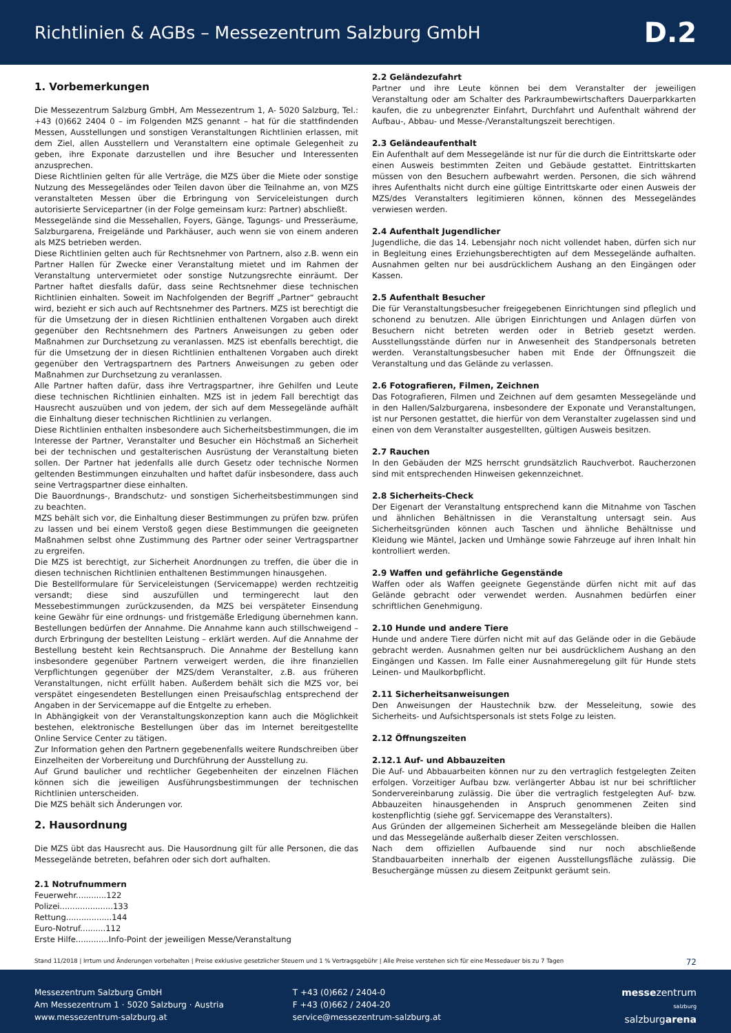Richtlinien & AGBs – Messezentrum Salzburg GmbH
D.2
1. Vorbemerkungen
Die Messezentrum Salzburg GmbH, Am Messezentrum 1, A- 5020 Salzburg, Tel.: +43 (0)662 2404 0 – im Folgenden MZS genannt – hat für die stattfindenden Messen, Ausstellungen und sonstigen Veranstaltungen Richtlinien erlassen, mit dem Ziel, allen Ausstellern und Veranstaltern eine optimale Gelegenheit zu geben, ihre Exponate darzustellen und ihre Besucher und Interessenten anzusprechen.
Diese Richtlinien gelten für alle Verträge, die MZS über die Miete oder sonstige Nutzung des Messegeländes oder Teilen davon über die Teilnahme an, von MZS veranstalteten Messen über die Erbringung von Serviceleistungen durch autorisierte Servicepartner (in der Folge gemeinsam kurz: Partner) abschließt.
Messegelände sind die Messehallen, Foyers, Gänge, Tagungs- und Presseräume, Salzburgarena, Freigelände und Parkhäuser, auch wenn sie von einem anderen als MZS betrieben werden.
Diese Richtlinien gelten auch für Rechtsnehmer von Partnern, also z.B. wenn ein Partner Hallen für Zwecke einer Veranstaltung mietet und im Rahmen der Veranstaltung untervermietet oder sonstige Nutzungsrechte einräumt. Der Partner haftet diesfalls dafür, dass seine Rechtsnehmer diese technischen Richtlinien einhalten. Soweit im Nachfolgenden der Begriff „Partner“ gebraucht wird, bezieht er sich auch auf Rechtsnehmer des Partners. MZS ist berechtigt die für die Umsetzung der in diesen Richtlinien enthaltenen Vorgaben auch direkt gegenüber den Rechtsnehmern des Partners Anweisungen zu geben oder Maßnahmen zur Durchsetzung zu veranlassen. MZS ist ebenfalls berechtigt, die für die Umsetzung der in diesen Richtlinien enthaltenen Vorgaben auch direkt gegenüber den Vertragspartnern des Partners Anweisungen zu geben oder Maßnahmen zur Durchsetzung zu veranlassen.
Alle Partner haften dafür, dass ihre Vertragspartner, ihre Gehilfen und Leute diese technischen Richtlinien einhalten. MZS ist in jedem Fall berechtigt das Hausrecht auszuüben und von jedem, der sich auf dem Messegelände aufhält die Einhaltung dieser technischen Richtlinien zu verlangen.
Diese Richtlinien enthalten insbesondere auch Sicherheitsbestimmungen, die im Interesse der Partner, Veranstalter und Besucher ein Höchstmaß an Sicherheit bei der technischen und gestalterischen Ausrüstung der Veranstaltung bieten sollen. Der Partner hat jedenfalls alle durch Gesetz oder technische Normen geltenden Bestimmungen einzuhalten und haftet dafür insbesondere, dass auch seine Vertragspartner diese einhalten.
Die Bauordnungs-, Brandschutz- und sonstigen Sicherheitsbestimmungen sind zu beachten.
MZS behält sich vor, die Einhaltung dieser Bestimmungen zu prüfen bzw. prüfen zu lassen und bei einem Verstoß gegen diese Bestimmungen die geeigneten Maßnahmen selbst ohne Zustimmung des Partner oder seiner Vertragspartner zu ergreifen.
Die MZS ist berechtigt, zur Sicherheit Anordnungen zu treffen, die über die in diesen technischen Richtlinien enthaltenen Bestimmungen hinausgehen.
Die Bestellformulare für Serviceleistungen (Servicemappe) werden rechtzeitig versandt; diese sind auszufüllen und termingerecht laut den Messebestimmungen zurückzusenden, da MZS bei verspäteter Einsendung keine Gewähr für eine ordnungs- und fristgemäße Erledigung übernehmen kann. Bestellungen bedürfen der Annahme. Die Annahme kann auch stillschweigend – durch Erbringung der bestellten Leistung – erklärt werden. Auf die Annahme der Bestellung besteht kein Rechtsanspruch. Die Annahme der Bestellung kann insbesondere gegenüber Partnern verweigert werden, die ihre finanziellen Verpflichtungen gegenüber der MZS/dem Veranstalter, z.B. aus früheren Veranstaltungen, nicht erfüllt haben. Außerdem behält sich die MZS vor, bei verspätet eingesendeten Bestellungen einen Preisaufschlag entsprechend der Angaben in der Servicemappe auf die Entgelte zu erheben.
In Abhängigkeit von der Veranstaltungskonzeption kann auch die Möglichkeit bestehen, elektronische Bestellungen über das im Internet bereitgestellte Online Service Center zu tätigen.
Zur Information gehen den Partnern gegebenenfalls weitere Rundschreiben über Einzelheiten der Vorbereitung und Durchführung der Ausstellung zu.
Auf Grund baulicher und rechtlicher Gegebenheiten der einzelnen Flächen können sich die jeweiligen Ausführungsbestimmungen der technischen Richtlinien unterscheiden.
Die MZS behält sich Änderungen vor.
2. Hausordnung
Die MZS übt das Hausrecht aus. Die Hausordnung gilt für alle Personen, die das Messegelände betreten, befahren oder sich dort aufhalten.
2.1 Notrufnummern
Feuerwehr............122
Polizei.....................133
Rettung..................144
Euro-Notruf..........112
Erste Hilfe.............Info-Point der jeweiligen Messe/Veranstaltung
2.2 Geländezufahrt
Partner und ihre Leute können bei dem Veranstalter der jeweiligen Veranstaltung oder am Schalter des Parkraumbewirtschafters Dauerparkkarten kaufen, die zu unbegrenzter Einfahrt, Durchfahrt und Aufenthalt während der Aufbau-, Abbau- und Messe-/Veranstaltungszeit berechtigen.
2.3 Geländeaufenthalt
Ein Aufenthalt auf dem Messegelände ist nur für die durch die Eintrittskarte oder einen Ausweis bestimmten Zeiten und Gebäude gestattet. Eintrittskarten müssen von den Besuchern aufbewahrt werden. Personen, die sich während ihres Aufenthalts nicht durch eine gültige Eintrittskarte oder einen Ausweis der MZS/des Veranstalters legitimieren können, können des Messegeländes verwiesen werden.
2.4 Aufenthalt Jugendlicher
Jugendliche, die das 14. Lebensjahr noch nicht vollendet haben, dürfen sich nur in Begleitung eines Erziehungsberechtigten auf dem Messegelände aufhalten. Ausnahmen gelten nur bei ausdrücklichem Aushang an den Eingängen oder Kassen.
2.5 Aufenthalt Besucher
Die für Veranstaltungsbesucher freigegebenen Einrichtungen sind pfleglich und schonend zu benutzen. Alle übrigen Einrichtungen und Anlagen dürfen von Besuchern nicht betreten werden oder in Betrieb gesetzt werden. Ausstellungsstände dürfen nur in Anwesenheit des Standpersonals betreten werden. Veranstaltungsbesucher haben mit Ende der Öffnungszeit die Veranstaltung und das Gelände zu verlassen.
2.6 Fotografieren, Filmen, Zeichnen
Das Fotografieren, Filmen und Zeichnen auf dem gesamten Messegelände und in den Hallen/Salzburgarena, insbesondere der Exponate und Veranstaltungen, ist nur Personen gestattet, die hierfür von dem Veranstalter zugelassen sind und einen von dem Veranstalter ausgestellten, gültigen Ausweis besitzen.
2.7 Rauchen
In den Gebäuden der MZS herrscht grundsätzlich Rauchverbot. Raucherzonen sind mit entsprechenden Hinweisen gekennzeichnet.
2.8 Sicherheits-Check
Der Eigenart der Veranstaltung entsprechend kann die Mitnahme von Taschen und ähnlichen Behältnissen in die Veranstaltung untersagt sein. Aus Sicherheitsgründen können auch Taschen und ähnliche Behältnisse und Kleidung wie Mäntel, Jacken und Umhänge sowie Fahrzeuge auf ihren Inhalt hin kontrolliert werden.
2.9 Waffen und gefährliche Gegenstände
Waffen oder als Waffen geeignete Gegenstände dürfen nicht mit auf das Gelände gebracht oder verwendet werden. Ausnahmen bedürfen einer schriftlichen Genehmigung.
2.10 Hunde und andere Tiere
Hunde und andere Tiere dürfen nicht mit auf das Gelände oder in die Gebäude gebracht werden. Ausnahmen gelten nur bei ausdrücklichem Aushang an den Eingängen und Kassen. Im Falle einer Ausnahmeregelung gilt für Hunde stets Leinen- und Maulkorbpflicht.
2.11 Sicherheitsanweisungen
Den Anweisungen der Haustechnik bzw. der Messeleitung, sowie des Sicherheits- und Aufsichtspersonals ist stets Folge zu leisten.
2.12 Öffnungszeiten
2.12.1 Auf- und Abbauzeiten
Die Auf- und Abbauarbeiten können nur zu den vertraglich festgelegten Zeiten erfolgen. Vorzeitiger Aufbau bzw. verlängerter Abbau ist nur bei schriftlicher Sondervereinbarung zulässig. Die über die vertraglich festgelegten Auf- bzw. Abbauzeiten hinausgehenden in Anspruch genommenen Zeiten sind kostenpflichtig (siehe ggf. Servicemappe des Veranstalters).
Aus Gründen der allgemeinen Sicherheit am Messegelände bleiben die Hallen und das Messegelände außerhalb dieser Zeiten verschlossen.
Nach dem offiziellen Aufbauende sind nur noch abschließende Standbauarbeiten innerhalb der eigenen Ausstellungsfläche zulässig. Die Besuchergänge müssen zu diesem Zeitpunkt geräumt sein.
Stand 11/2018 | Irrtum und Änderungen vorbehalten | Preise exklusive gesetzlicher Steuern und 1 % Vertragsgebühr | Alle Preise verstehen sich für eine Messedauer bis zu 7 Tagen 72
Messezentrum Salzburg GmbH
Am Messezentrum 1 · 5020 Salzburg · Austria
www.messezentrum-salzburg.at
T +43 (0)662 / 2404-0
F +43 (0)662 / 2404-20
service@messezentrum-salzburg.at
messezentrum
salzburg
salzburgarena